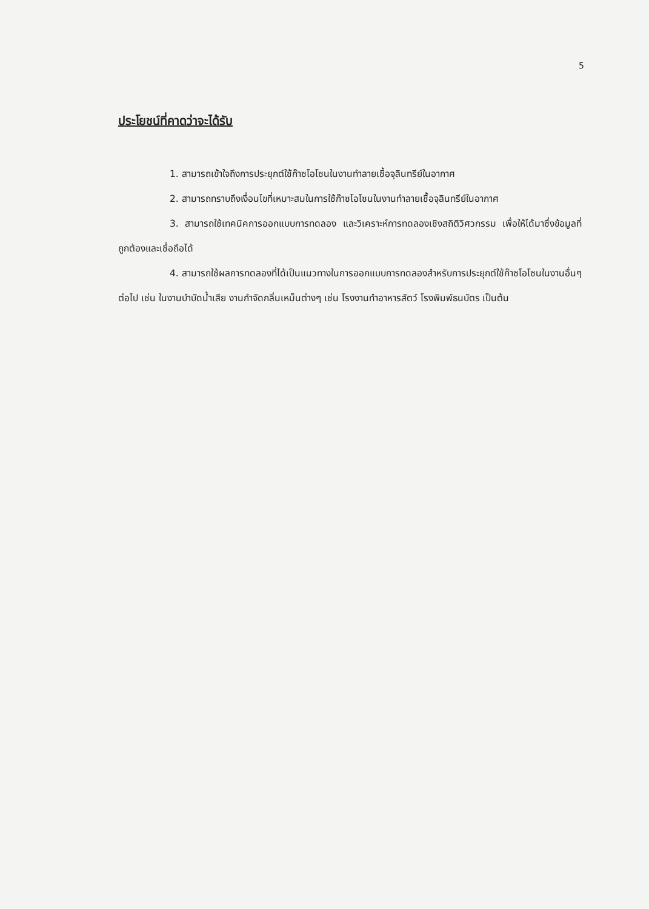5
ประโยชน์ที่คาดว่าจะได้รับ
1. สามารถเข้าใจถึงการประยุกต์ใช้ก๊าซโอโซนในงานทำลายเชื้อจุลินทรีย์ในอากาศ
2. สามารถทราบถึงเงื่อนไขที่เหมาะสมในการใช้ก๊าซโอโซนในงานทำลายเชื้อจุลินทรีย์ในอากาศ
3. สามารถใช้เทคนิคการออกแบบการทดลอง และวิเคราะห์การทดลองเชิงสถิติวิศวกรรม เพื่อให้ได้มาซึ่งข้อมูลที่ถูกต้องและเชื่อถือได้
4. สามารถใช้ผลการทดลองที่ได้เป็นแนวทางในการออกแบบการทดลองสำหรับการประยุกต์ใช้ก๊าซโอโซนในงานอื่นๆต่อไป เช่น ในงานบำบัดน้ำเสีย งานกำจัดกลิ่นเหม็นต่างๆ เช่น โรงงานทำอาหารสัตว์ โรงพิมพ์ธนบัตร เป็นต้น